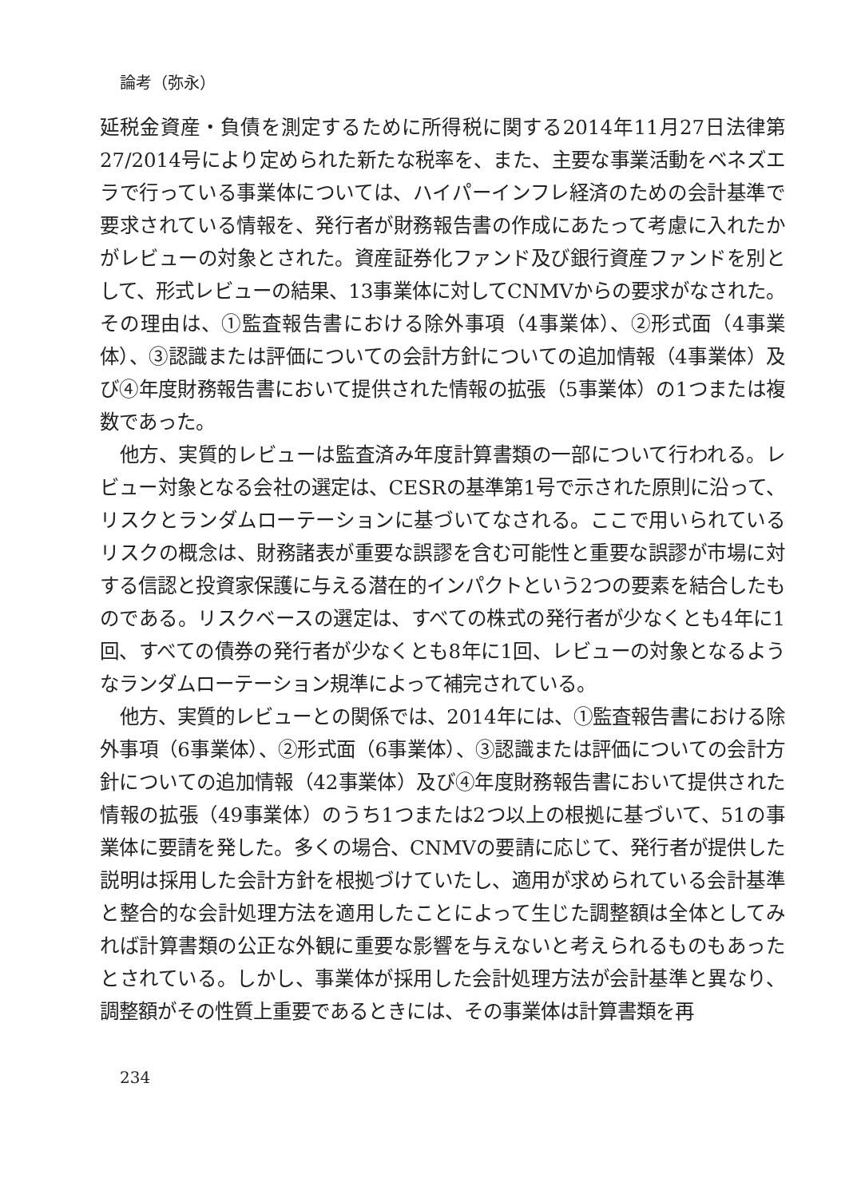論考（弥永）
延税金資産・負債を測定するために所得税に関する2014年11月27日法律第27/2014号により定められた新たな税率を、また、主要な事業活動をベネズエラで行っている事業体については、ハイパーインフレ経済のための会計基準で要求されている情報を、発行者が財務報告書の作成にあたって考慮に入れたかがレビューの対象とされた。資産証券化ファンド及び銀行資産ファンドを別として、形式レビューの結果、13事業体に対してCNMVからの要求がなされた。その理由は、①監査報告書における除外事項（4事業体）、②形式面（4事業体）、③認識または評価についての会計方針についての追加情報（4事業体）及び④年度財務報告書において提供された情報の拡張（5事業体）の1つまたは複数であった。
他方、実質的レビューは監査済み年度計算書類の一部について行われる。レビュー対象となる会社の選定は、CESRの基準第1号で示された原則に沿って、リスクとランダムローテーションに基づいてなされる。ここで用いられているリスクの概念は、財務諸表が重要な誤謬を含む可能性と重要な誤謬が市場に対する信認と投資家保護に与える潜在的インパクトという2つの要素を結合したものである。リスクベースの選定は、すべての株式の発行者が少なくとも4年に1回、すべての債券の発行者が少なくとも8年に1回、レビューの対象となるようなランダムローテーション規準によって補完されている。
他方、実質的レビューとの関係では、2014年には、①監査報告書における除外事項（6事業体）、②形式面（6事業体）、③認識または評価についての会計方針についての追加情報（42事業体）及び④年度財務報告書において提供された情報の拡張（49事業体）のうち1つまたは2つ以上の根拠に基づいて、51の事業体に要請を発した。多くの場合、CNMVの要請に応じて、発行者が提供した説明は採用した会計方針を根拠づけていたし、適用が求められている会計基準と整合的な会計処理方法を適用したことによって生じた調整額は全体としてみれば計算書類の公正な外観に重要な影響を与えないと考えられるものもあったとされている。しかし、事業体が採用した会計処理方法が会計基準と異なり、調整額がその性質上重要であるときには、その事業体は計算書類を再
234